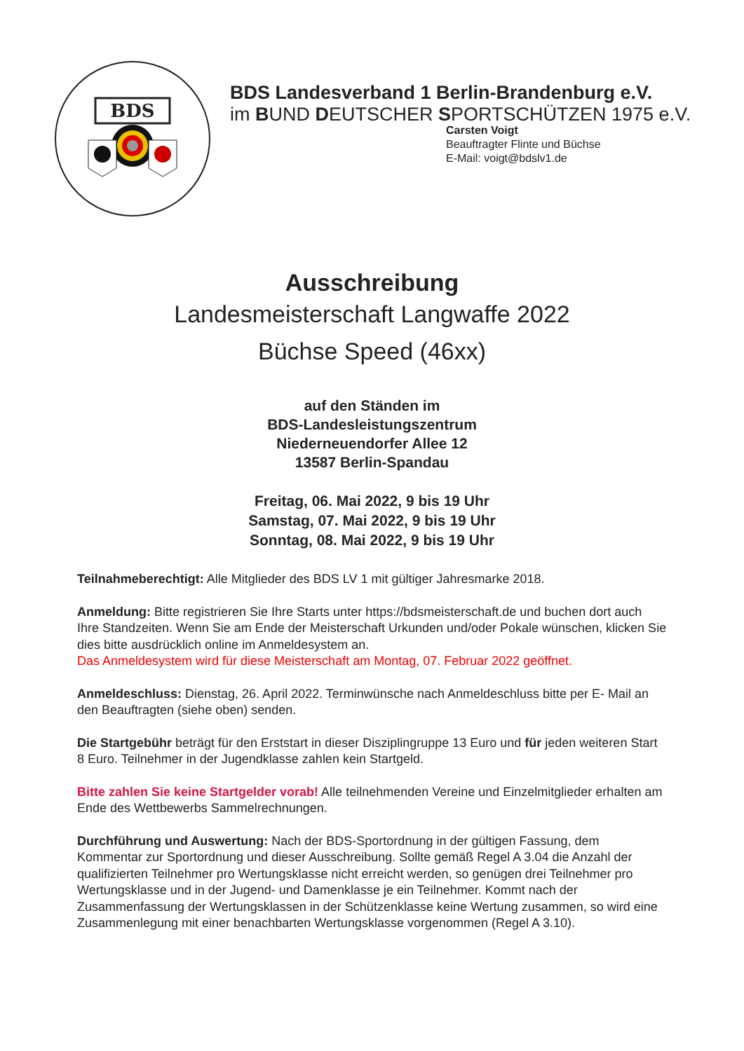BDS
BDS Landesverband 1 Berlin-Brandenburg e.V.
im BUND DEUTSCHER SPORTSCHÜTZEN 1975 e.V.
Carsten Voigt
Beauftragter Flinte und Büchse
E-Mail: voigt@bdslv1.de
Ausschreibung
Landesmeisterschaft Langwaffe 2022
Büchse Speed (46xx)
auf den Ständen im
BDS-Landesleistungszentrum
Niederneuendorfer Allee 12
13587 Berlin-Spandau
Freitag, 06. Mai 2022, 9 bis 19 Uhr
Samstag, 07. Mai 2022, 9 bis 19 Uhr
Sonntag, 08. Mai 2022, 9 bis 19 Uhr
Teilnahmeberechtigt: Alle Mitglieder des BDS LV 1 mit gültiger Jahresmarke 2018.
Anmeldung: Bitte registrieren Sie Ihre Starts unter https://bdsmeisterschaft.de und buchen dort auch Ihre Standzeiten. Wenn Sie am Ende der Meisterschaft Urkunden und/oder Pokale wünschen, klicken Sie dies bitte ausdrücklich online im Anmeldesystem an.
Das Anmeldesystem wird für diese Meisterschaft am Montag, 07. Februar 2022 geöffnet.
Anmeldeschluss: Dienstag, 26. April 2022. Terminwünsche nach Anmeldeschluss bitte per E- Mail an den Beauftragten (siehe oben) senden.
Die Startgebühr beträgt für den Erststart in dieser Disziplingruppe 13 Euro und für jeden weiteren Start 8 Euro. Teilnehmer in der Jugendklasse zahlen kein Startgeld.
Bitte zahlen Sie keine Startgelder vorab! Alle teilnehmenden Vereine und Einzelmitglieder erhalten am Ende des Wettbewerbs Sammelrechnungen.
Durchführung und Auswertung: Nach der BDS-Sportordnung in der gültigen Fassung, dem Kommentar zur Sportordnung und dieser Ausschreibung. Sollte gemäß Regel A 3.04 die Anzahl der qualifizierten Teilnehmer pro Wertungsklasse nicht erreicht werden, so genügen drei Teilnehmer pro Wertungsklasse und in der Jugend- und Damenklasse je ein Teilnehmer. Kommt nach der Zusammenfassung der Wertungsklassen in der Schützenklasse keine Wertung zusammen, so wird eine Zusammenlegung mit einer benachbarten Wertungsklasse vorgenommen (Regel A 3.10).